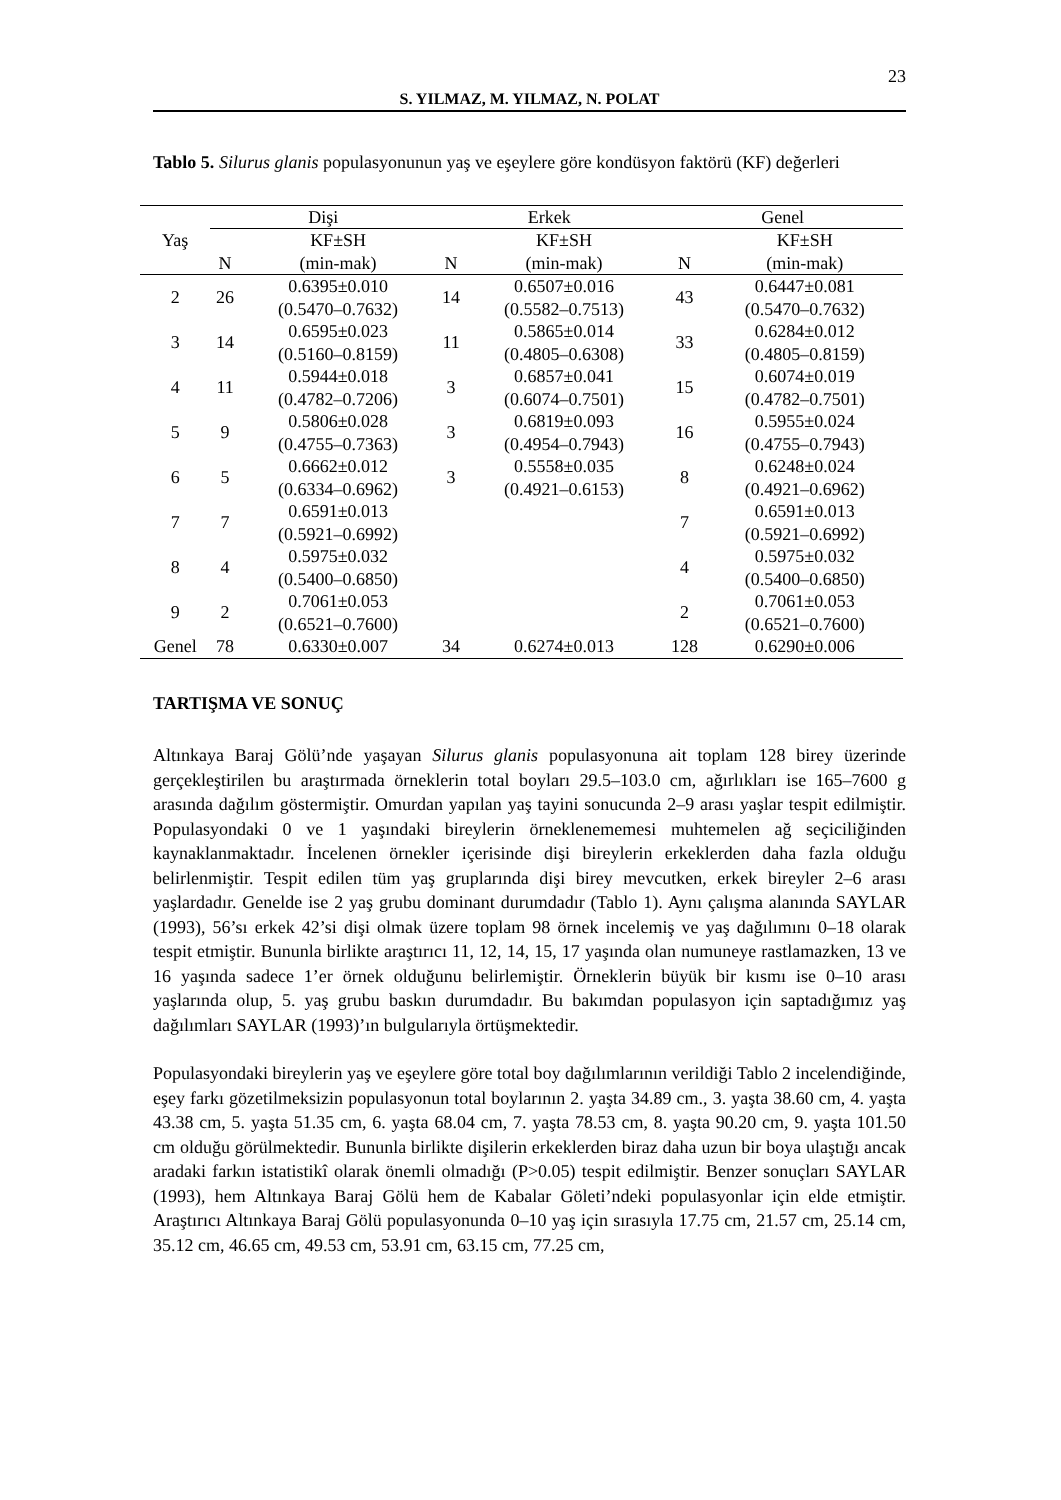23
S. YILMAZ, M. YILMAZ, N. POLAT
Tablo 5. Silurus glanis populasyonunun yaş ve eşeylere göre kondüsyon faktörü (KF) değerleri
| Yaş | Dişi | | Erkek | | Genel | |
| --- | --- | --- | --- | --- | --- | --- |
| | | KF±SH | | KF±SH | | KF±SH |
| | N | (min-mak) | N | (min-mak) | N | (min-mak) |
| 2 | 26 | 0.6395±0.010 (0.5470–0.7632) | 14 | 0.6507±0.016 (0.5582–0.7513) | 43 | 0.6447±0.081 (0.5470–0.7632) |
| 3 | 14 | 0.6595±0.023 (0.5160–0.8159) | 11 | 0.5865±0.014 (0.4805–0.6308) | 33 | 0.6284±0.012 (0.4805–0.8159) |
| 4 | 11 | 0.5944±0.018 (0.4782–0.7206) | 3 | 0.6857±0.041 (0.6074–0.7501) | 15 | 0.6074±0.019 (0.4782–0.7501) |
| 5 | 9 | 0.5806±0.028 (0.4755–0.7363) | 3 | 0.6819±0.093 (0.4954–0.7943) | 16 | 0.5955±0.024 (0.4755–0.7943) |
| 6 | 5 | 0.6662±0.012 (0.6334–0.6962) | 3 | 0.5558±0.035 (0.4921–0.6153) | 8 | 0.6248±0.024 (0.4921–0.6962) |
| 7 | 7 | 0.6591±0.013 (0.5921–0.6992) | | | 7 | 0.6591±0.013 (0.5921–0.6992) |
| 8 | 4 | 0.5975±0.032 (0.5400–0.6850) | | | 4 | 0.5975±0.032 (0.5400–0.6850) |
| 9 | 2 | 0.7061±0.053 (0.6521–0.7600) | | | 2 | 0.7061±0.053 (0.6521–0.7600) |
| Genel | 78 | 0.6330±0.007 | 34 | 0.6274±0.013 | 128 | 0.6290±0.006 |
TARTIŞMA VE SONUÇ
Altınkaya Baraj Gölü’nde yaşayan Silurus glanis populasyonuna ait toplam 128 birey üzerinde gerçekleştirilen bu araştırmada örneklerin total boyları 29.5–103.0 cm, ağırlıkları ise 165–7600 g arasında dağılım göstermiştir. Omurdan yapılan yaş tayini sonucunda 2–9 arası yaşlar tespit edilmiştir. Populasyondaki 0 ve 1 yaşındaki bireylerin örneklenememesi muhtemelen ağ seçiciliğinden kaynaklanmaktadır. İncelenen örnekler içerisinde dişi bireylerin erkeklerden daha fazla olduğu belirlenmiştir. Tespit edilen tüm yaş gruplarında dişi birey mevcutken, erkek bireyler 2–6 arası yaşlardadır. Genelde ise 2 yaş grubu dominant durumdadır (Tablo 1). Aynı çalışma alanında SAYLAR (1993), 56’sı erkek 42’si dişi olmak üzere toplam 98 örnek incelemiş ve yaş dağılımını 0–18 olarak tespit etmiştir. Bununla birlikte araştırıcı 11, 12, 14, 15, 17 yaşında olan numuneye rastlamazken, 13 ve 16 yaşında sadece 1’er örnek olduğunu belirlemiştir. Örneklerin büyük bir kısmı ise 0–10 arası yaşlarında olup, 5. yaş grubu baskın durumdadır. Bu bakımdan populasyon için saptadığımız yaş dağılımları SAYLAR (1993)’ın bulgularıyla örtüşmektedir.
Populasyondaki bireylerin yaş ve eşeylere göre total boy dağılımlarının verildiği Tablo 2 incelendiğinde, eşey farkı gözetilmeksizin populasyonun total boylarının 2. yaşta 34.89 cm., 3. yaşta 38.60 cm, 4. yaşta 43.38 cm, 5. yaşta 51.35 cm, 6. yaşta 68.04 cm, 7. yaşta 78.53 cm, 8. yaşta 90.20 cm, 9. yaşta 101.50 cm olduğu görülmektedir. Bununla birlikte dişilerin erkeklerden biraz daha uzun bir boya ulaştığı ancak aradaki farkın istatistikî olarak önemli olmadığı (P>0.05) tespit edilmiştir. Benzer sonuçları SAYLAR (1993), hem Altınkaya Baraj Gölü hem de Kabalar Göleti’ndeki populasyonlar için elde etmiştir. Araştırıcı Altınkaya Baraj Gölü populasyonunda 0–10 yaş için sırasıyla 17.75 cm, 21.57 cm, 25.14 cm, 35.12 cm, 46.65 cm, 49.53 cm, 53.91 cm, 63.15 cm, 77.25 cm,